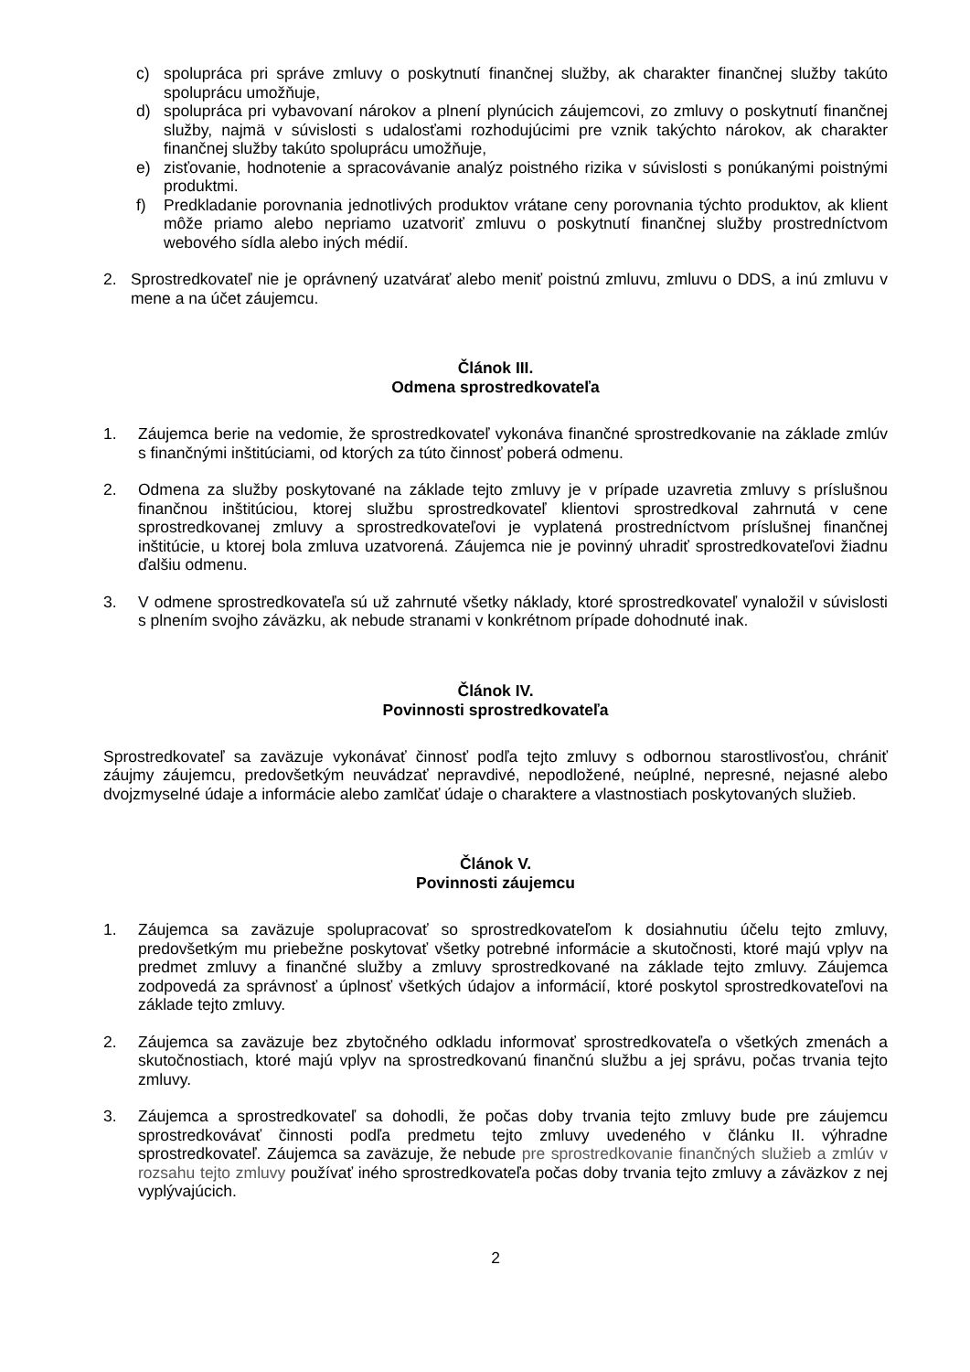c) spolupráca pri správe zmluvy o poskytnutí finančnej služby, ak charakter finančnej služby takúto spoluprácu umožňuje,
d) spolupráca pri vybavovaní nárokov a plnení plynúcich záujemcovi, zo zmluvy o poskytnutí finančnej služby, najmä v súvislosti s udalosťami rozhodujúcimi pre vznik takýchto nárokov, ak charakter finančnej služby takúto spoluprácu umožňuje,
e) zisťovanie, hodnotenie a spracovávanie analýz poistného rizika v súvislosti s ponúkanými poistnými produktmi.
f) Predkladanie porovnania jednotlivých produktov vrátane ceny porovnania týchto produktov, ak klient môže priamo alebo nepriamo uzatvoriť zmluvu o poskytnutí finančnej služby prostredníctvom webového sídla alebo iných médií.
2. Sprostredkovateľ nie je oprávnený uzatvárať alebo meniť poistnú zmluvu, zmluvu o DDS, a inú zmluvu v mene a na účet záujemcu.
Článok III.
Odmena sprostredkovateľa
1. Záujemca berie na vedomie, že sprostredkovateľ vykonáva finančné sprostredkovanie na základe zmlúv s finančnými inštitúciami, od ktorých za túto činnosť poberá odmenu.
2. Odmena za služby poskytované na základe tejto zmluvy je v prípade uzavretia zmluvy s príslušnou finančnou inštitúciou, ktorej službu sprostredkovateľ klientovi sprostredkoval zahrnutá v cene sprostredkovanej zmluvy a sprostredkovateľovi je vyplatená prostredníctvom príslušnej finančnej inštitúcie, u ktorej bola zmluva uzatvorená. Záujemca nie je povinný uhradiť sprostredkovateľovi žiadnu ďalšiu odmenu.
3. V odmene sprostredkovateľa sú už zahrnuté všetky náklady, ktoré sprostredkovateľ vynaložil v súvislosti s plnením svojho záväzku, ak nebude stranami v konkrétnom prípade dohodnuté inak.
Článok IV.
Povinnosti sprostredkovateľa
Sprostredkovateľ sa zaväzuje vykonávať činnosť podľa tejto zmluvy s odbornou starostlivosťou, chrániť záujmy záujemcu, predovšetkým neuvádzať nepravdivé, nepodložené, neúplné, nepresné, nejasné alebo dvojzmyselné údaje a informácie alebo zamlčať údaje o charaktere a vlastnostiach poskytovaných služieb.
Článok V.
Povinnosti záujemcu
1. Záujemca sa zaväzuje spolupracovať so sprostredkovateľom k dosiahnutiu účelu tejto zmluvy, predovšetkým mu priebežne poskytovať všetky potrebné informácie a skutočnosti, ktoré majú vplyv na predmet zmluvy a finančné služby a zmluvy sprostredkované na základe tejto zmluvy. Záujemca zodpovedá za správnosť a úplnosť všetkých údajov a informácií, ktoré poskytol sprostredkovateľovi na základe tejto zmluvy.
2. Záujemca sa zaväzuje bez zbytočného odkladu informovať sprostredkovateľa o všetkých zmenách a skutočnostiach, ktoré majú vplyv na sprostredkovanú finančnú službu a jej správu, počas trvania tejto zmluvy.
3. Záujemca a sprostredkovateľ sa dohodli, že počas doby trvania tejto zmluvy bude pre záujemcu sprostredkovávať činnosti podľa predmetu tejto zmluvy uvedeného v článku II. výhradne sprostredkovateľ. Záujemca sa zaväzuje, že nebude pre sprostredkovanie finančných služieb a zmlúv v rozsahu tejto zmluvy používať iného sprostredkovateľa počas doby trvania tejto zmluvy a záväzkov z nej vyplývajúcich.
2